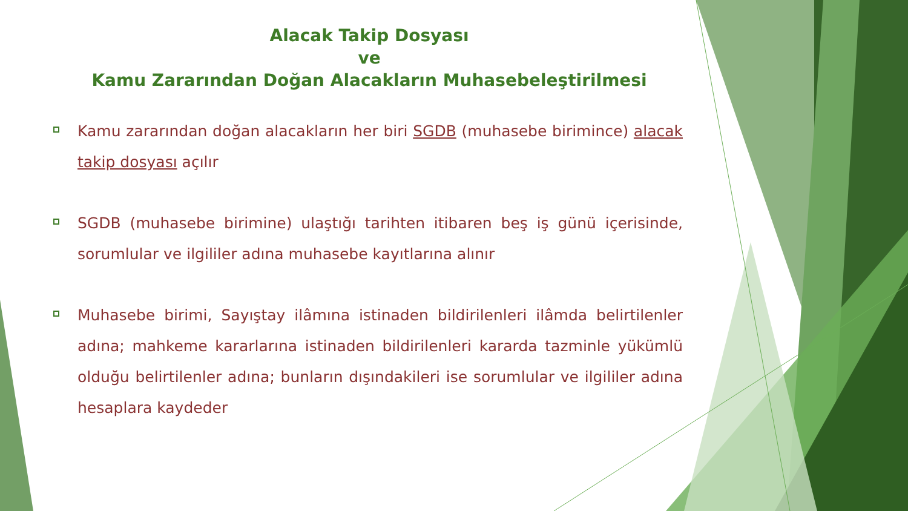Alacak Takip Dosyası
ve
Kamu Zararından Doğan Alacakların Muhasebeleştirilmesi
Kamu zararından doğan alacakların her biri SGDB (muhasebe birimince) alacak takip dosyası açılır
SGDB (muhasebe birimine) ulaştığı tarihten itibaren beş iş günü içerisinde, sorumlular ve ilgililer adına muhasebe kayıtlarına alınır
Muhasebe birimi, Sayıştay ilâmına istinaden bildirilenleri ilâmda belirtilenler adına; mahkeme kararlarına istinaden bildirilenleri kararda tazminle yükümlü olduğu belirtilenler adına; bunların dışındakileri ise sorumlular ve ilgililer adına hesaplara kaydeder